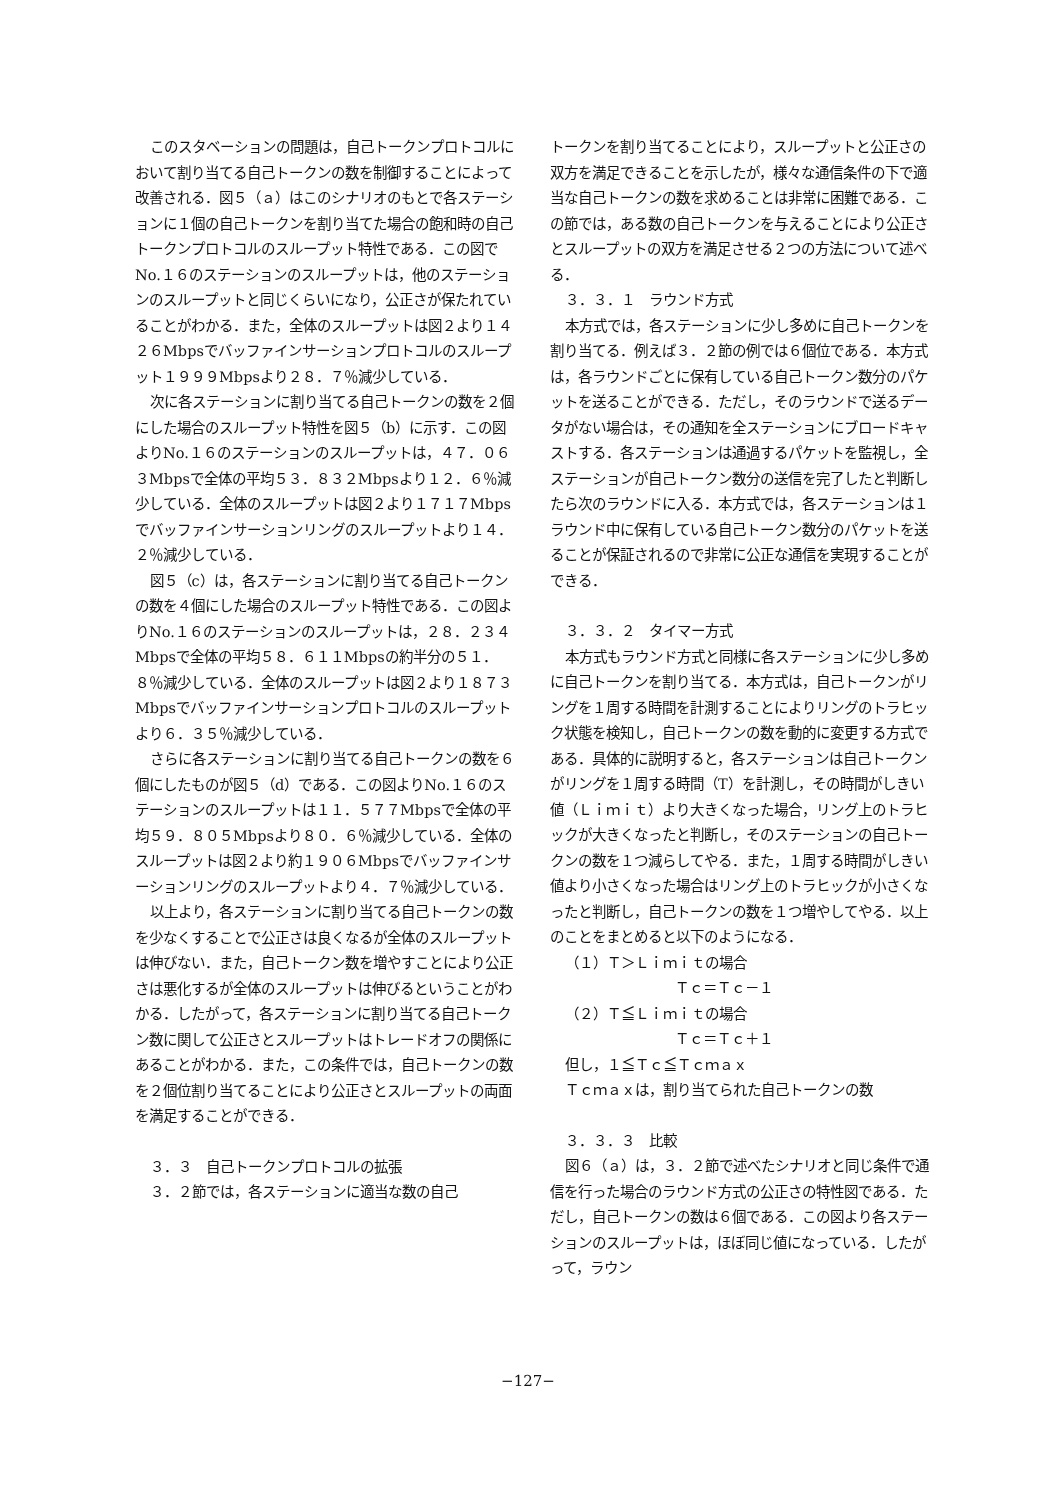このスタベーションの問題は，自己トークンプロトコルにおいて割り当てる自己トークンの数を制御することによって改善される．図５（ａ）はこのシナリオのもとで各ステーションに１個の自己トークンを割り当てた場合の飽和時の自己トークンプロトコルのスループット特性である．この図でNo.１６のステーションのスループットは，他のステーションのスループットと同じくらいになり，公正さが保たれていることがわかる．また，全体のスループットは図２より１４２６Mbpsでバッファインサーションプロトコルのスループット１９９９Mbpsより２８．７％減少している．
次に各ステーションに割り当てる自己トークンの数を２個にした場合のスループット特性を図５（b）に示す．この図よりNo.１６のステーションのスループットは，４７．０６３Mbpsで全体の平均５３．８３２Mbpsより１２．６％減少している．全体のスループットは図２より１７１７Mbpsでバッファインサーションリングのスループットより１４．２％減少している．
図５（c）は，各ステーションに割り当てる自己トークンの数を４個にした場合のスループット特性である．この図よりNo.１６のステーションのスループットは，２８．２３４Mbpsで全体の平均５８．６１１Mbpsの約半分の５１．８％減少している．全体のスループットは図２より１８７３Mbpsでバッファインサーションプロトコルのスループットより６．３５％減少している．
さらに各ステーションに割り当てる自己トークンの数を６個にしたものが図５（d）である．この図よりNo.１６のステーションのスループットは１１．５７７Mbpsで全体の平均５９．８０５Mbpsより８０．６％減少している．全体のスループットは図２より約１９０６Mbpsでバッファインサーションリングのスループットより４．７％減少している．
以上より，各ステーションに割り当てる自己トークンの数を少なくすることで公正さは良くなるが全体のスループットは伸びない．また，自己トークン数を増やすことにより公正さは悪化するが全体のスループットは伸びるということがわかる．したがって，各ステーションに割り当てる自己トークン数に関して公正さとスループットはトレードオフの関係にあることがわかる．また，この条件では，自己トークンの数を２個位割り当てることにより公正さとスループットの両面を満足することができる．
３．３　自己トークンプロトコルの拡張
３．２節では，各ステーションに適当な数の自己
トークンを割り当てることにより，スループットと公正さの双方を満足できることを示したが，様々な通信条件の下で適当な自己トークンの数を求めることは非常に困難である．この節では，ある数の自己トークンを与えることにより公正さとスループットの双方を満足させる２つの方法について述べる．
３．３．１　ラウンド方式
本方式では，各ステーションに少し多めに自己トークンを割り当てる．例えば３．２節の例では６個位である．本方式は，各ラウンドごとに保有している自己トークン数分のパケットを送ることができる．ただし，そのラウンドで送るデータがない場合は，その通知を全ステーションにブロードキャストする．各ステーションは通過するパケットを監視し，全ステーションが自己トークン数分の送信を完了したと判断したら次のラウンドに入る．本方式では，各ステーションは１ラウンド中に保有している自己トークン数分のパケットを送ることが保証されるので非常に公正な通信を実現することができる．
３．３．２　タイマー方式
本方式もラウンド方式と同様に各ステーションに少し多めに自己トークンを割り当てる．本方式は，自己トークンがリングを１周する時間を計測することによりリングのトラヒック状態を検知し，自己トークンの数を動的に変更する方式である．具体的に説明すると，各ステーションは自己トークンがリングを１周する時間（T）を計測し，その時間がしきい値（Ｌｉｍｉｔ）より大きくなった場合，リング上のトラヒックが大きくなったと判断し，そのステーションの自己トークンの数を１つ減らしてやる．また，１周する時間がしきい値より小さくなった場合はリング上のトラヒックが小さくなったと判断し，自己トークンの数を１つ増やしてやる．以上のことをまとめると以下のようになる．
（１）Ｔ＞Ｌｉｍｉｔの場合
Ｔｃ＝Ｔｃ－１
（２）Ｔ≦Ｌｉｍｉｔの場合
Ｔｃ＝Ｔｃ＋１
但し，１≦Ｔｃ≦Ｔｃｍａｘ
Ｔｃｍａｘは，割り当てられた自己トークンの数
３．３．３　比較
図６（ａ）は，３．２節で述べたシナリオと同じ条件で通信を行った場合のラウンド方式の公正さの特性図である．ただし，自己トークンの数は６個である．この図より各ステーションのスループットは，ほぼ同じ値になっている．したがって，ラウン
−127−